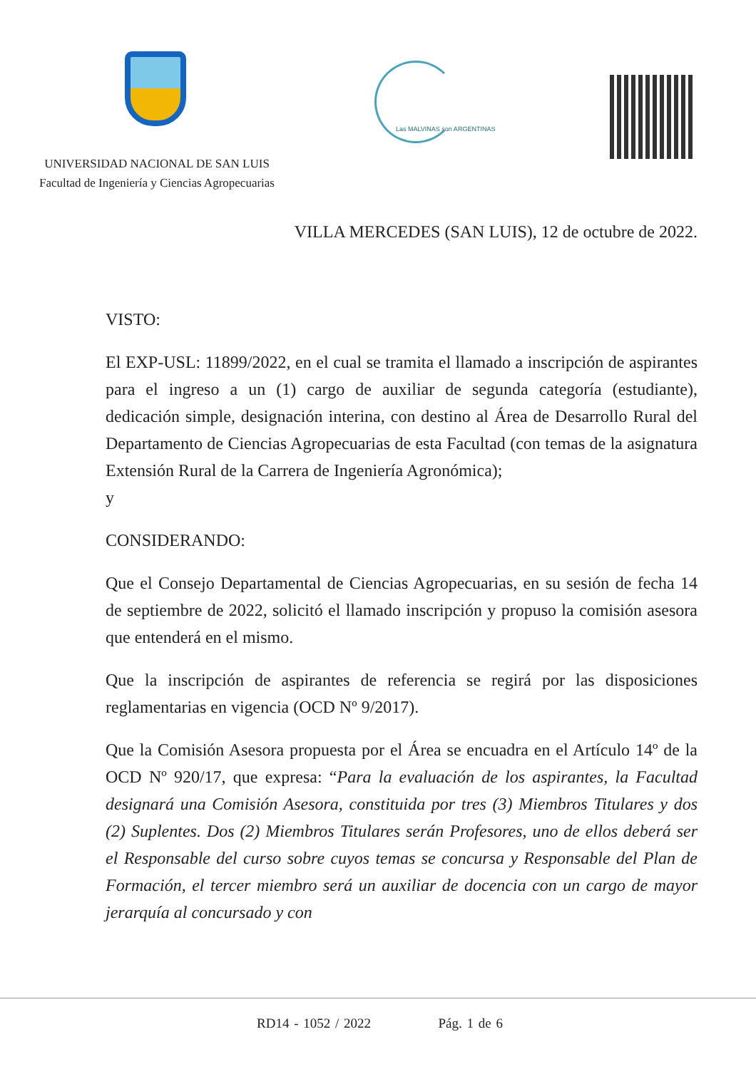Las MALVINAS son ARGENTINAS
UNIVERSIDAD NACIONAL DE SAN LUIS
Facultad de Ingeniería y Ciencias Agropecuarias
VILLA MERCEDES (SAN LUIS), 12 de octubre de 2022.
VISTO:
El EXP-USL: 11899/2022, en el cual se tramita el llamado a inscripción de aspirantes para el ingreso a un (1) cargo de auxiliar de segunda categoría (estudiante), dedicación simple, designación interina, con destino al Área de Desarrollo Rural del Departamento de Ciencias Agropecuarias de esta Facultad (con temas de la asignatura Extensión Rural de la Carrera de Ingeniería Agronómica);
y
CONSIDERANDO:
Que el Consejo Departamental de Ciencias Agropecuarias, en su sesión de fecha 14 de septiembre de 2022, solicitó el llamado inscripción y propuso la comisión asesora que entenderá en el mismo.
Que la inscripción de aspirantes de referencia se regirá por las disposiciones reglamentarias en vigencia (OCD Nº 9/2017).
Que la Comisión Asesora propuesta por el Área se encuadra en el Artículo 14º de la OCD Nº 920/17, que expresa: “Para la evaluación de los aspirantes, la Facultad designará una Comisión Asesora, constituida por tres (3) Miembros Titulares y dos (2) Suplentes. Dos (2) Miembros Titulares serán Profesores, uno de ellos deberá ser el Responsable del curso sobre cuyos temas se concursa y Responsable del Plan de Formación, el tercer miembro será un auxiliar de docencia con un cargo de mayor jerarquía al concursado y con
RD14 - 1052 / 2022 Pág. 1 de 6